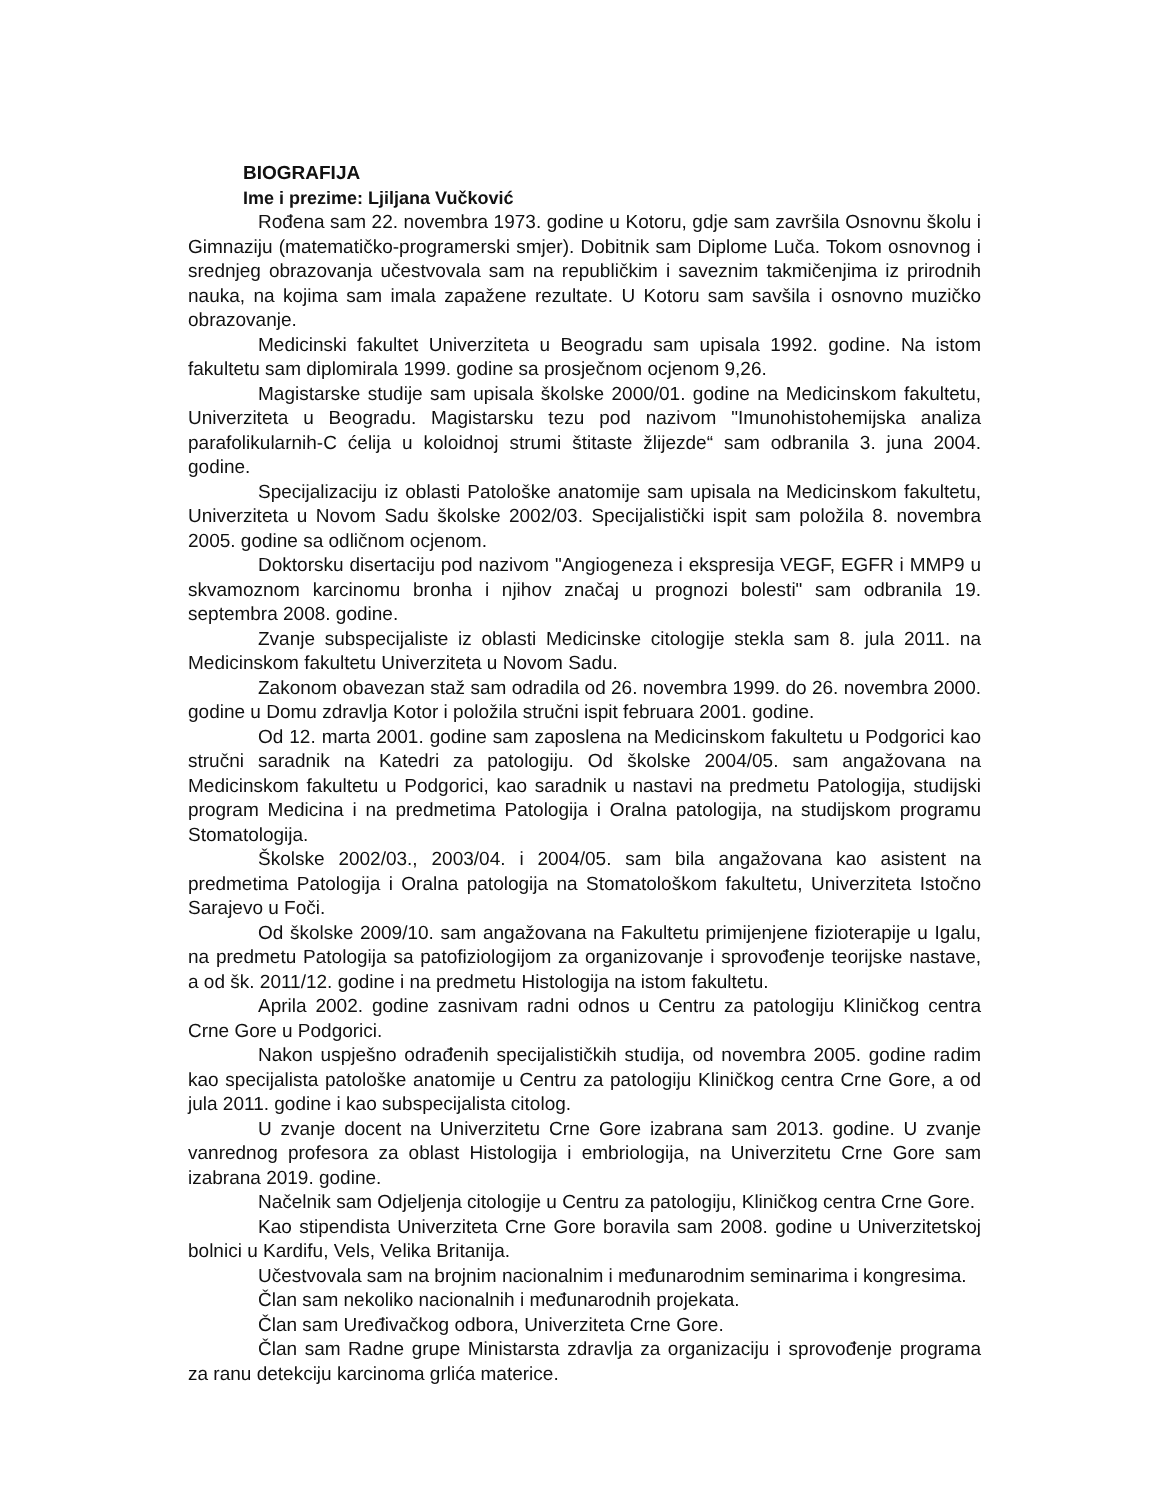BIOGRAFIJA
Ime i prezime: Ljiljana Vučković
Rođena sam 22. novembra 1973. godine u Kotoru, gdje sam završila Osnovnu školu i Gimnaziju (matematičko-programerski smjer). Dobitnik sam Diplome Luča. Tokom osnovnog i srednjeg obrazovanja učestvovala sam na republičkim i saveznim takmičenjima iz prirodnih nauka, na kojima sam imala zapažene rezultate. U Kotoru sam savšila i osnovno muzičko obrazovanje.
Medicinski fakultet Univerziteta u Beogradu sam upisala 1992. godine. Na istom fakultetu sam diplomirala 1999. godine sa prosječnom ocjenom 9,26.
Magistarske studije sam upisala školske 2000/01. godine na Medicinskom fakultetu, Univerziteta u Beogradu. Magistarsku tezu pod nazivom "Imunohistohemijska analiza parafolikularnih-C ćelija u koloidnoj strumi štitaste žlijezde“ sam odbranila 3. juna 2004. godine.
Specijalizaciju iz oblasti Patološke anatomije sam upisala na Medicinskom fakultetu, Univerziteta u Novom Sadu školske 2002/03. Specijalistički ispit sam položila 8. novembra 2005. godine sa odličnom ocjenom.
Doktorsku disertaciju pod nazivom "Angiogeneza i ekspresija VEGF, EGFR i MMP9 u skvamoznom karcinomu bronha i njihov značaj u prognozi bolesti" sam odbranila 19. septembra 2008. godine.
Zvanje subspecijaliste iz oblasti Medicinske citologije stekla sam 8. jula 2011. na Medicinskom fakultetu Univerziteta u Novom Sadu.
Zakonom obavezan staž sam odradila od 26. novembra 1999. do 26. novembra 2000. godine u Domu zdravlja Kotor i položila stručni ispit februara 2001. godine.
Od 12. marta 2001. godine sam zaposlena na Medicinskom fakultetu u Podgorici kao stručni saradnik na Katedri za patologiju. Od školske 2004/05. sam angažovana na Medicinskom fakultetu u Podgorici, kao saradnik u nastavi na predmetu Patologija, studijski program Medicina i na predmetima Patologija i Oralna patologija, na studijskom programu Stomatologija.
Školske 2002/03., 2003/04. i 2004/05. sam bila angažovana kao asistent na predmetima Patologija i Oralna patologija na Stomatološkom fakultetu, Univerziteta Istočno Sarajevo u Foči.
Od školske 2009/10. sam angažovana na Fakultetu primijenjene fizioterapije u Igalu, na predmetu Patologija sa patofiziologijom za organizovanje i sprovođenje teorijske nastave, a od šk. 2011/12. godine i na predmetu Histologija na istom fakultetu.
Aprila 2002. godine zasnivam radni odnos u Centru za patologiju Kliničkog centra Crne Gore u Podgorici.
Nakon uspješno odrađenih specijalističkih studija, od novembra 2005. godine radim kao specijalista patološke anatomije u Centru za patologiju Kliničkog centra Crne Gore, a od jula 2011. godine i kao subspecijalista citolog.
U zvanje docent na Univerzitetu Crne Gore izabrana sam 2013. godine. U zvanje vanrednog profesora za oblast Histologija i embriologija, na Univerzitetu Crne Gore sam izabrana 2019. godine.
Načelnik sam Odjeljenja citologije u Centru za patologiju, Kliničkog centra Crne Gore.
Kao stipendista Univerziteta Crne Gore boravila sam 2008. godine u Univerzitetskoj bolnici u Kardifu, Vels, Velika Britanija.
Učestvovala sam na brojnim nacionalnim i međunarodnim seminarima i kongresima.
Član sam nekoliko nacionalnih i međunarodnih projekata.
Član sam Uređivačkog odbora, Univerziteta Crne Gore.
Član sam Radne grupe Ministarsta zdravlja za organizaciju i sprovođenje programa za ranu detekciju karcinoma grlića materice.